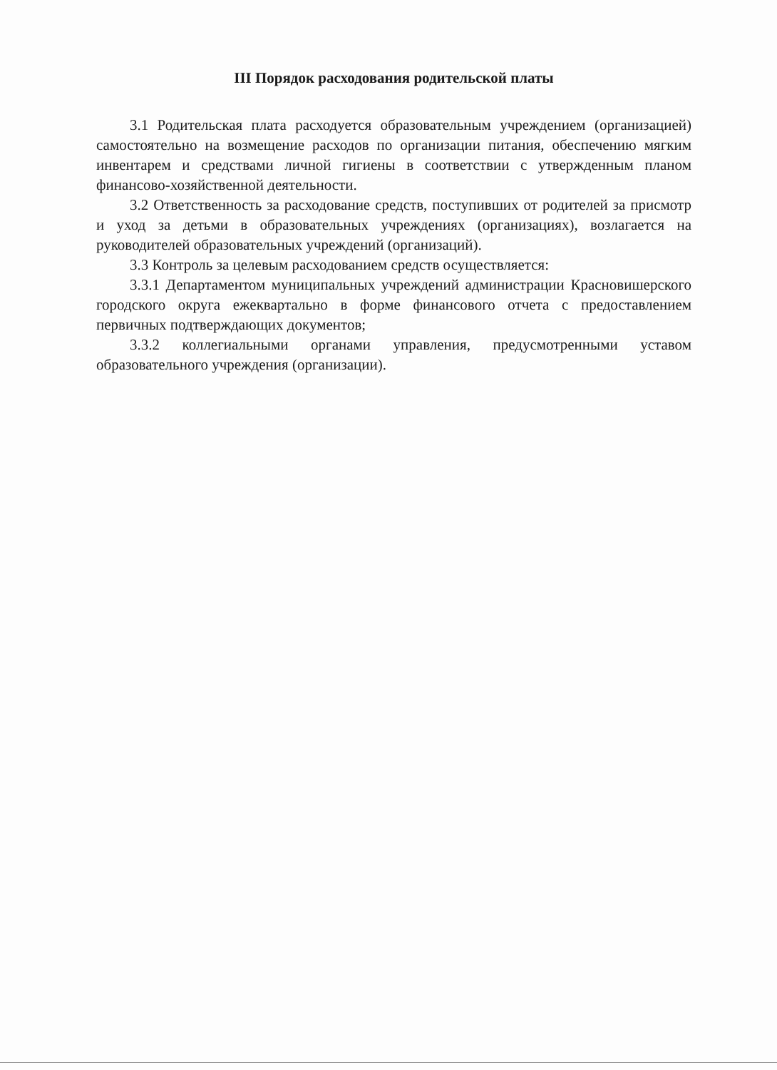III Порядок расходования родительской платы
3.1 Родительская плата расходуется образовательным учреждением (организацией) самостоятельно на возмещение расходов по организации питания, обеспечению мягким инвентарем и средствами личной гигиены в соответствии с утвержденным планом финансово-хозяйственной деятельности.
3.2 Ответственность за расходование средств, поступивших от родителей за присмотр и уход за детьми в образовательных учреждениях (организациях), возлагается на руководителей образовательных учреждений (организаций).
3.3 Контроль за целевым расходованием средств осуществляется:
3.3.1 Департаментом муниципальных учреждений администрации Красновишерского городского округа ежеквартально в форме финансового отчета с предоставлением первичных подтверждающих документов;
3.3.2 коллегиальными органами управления, предусмотренными уставом образовательного учреждения (организации).